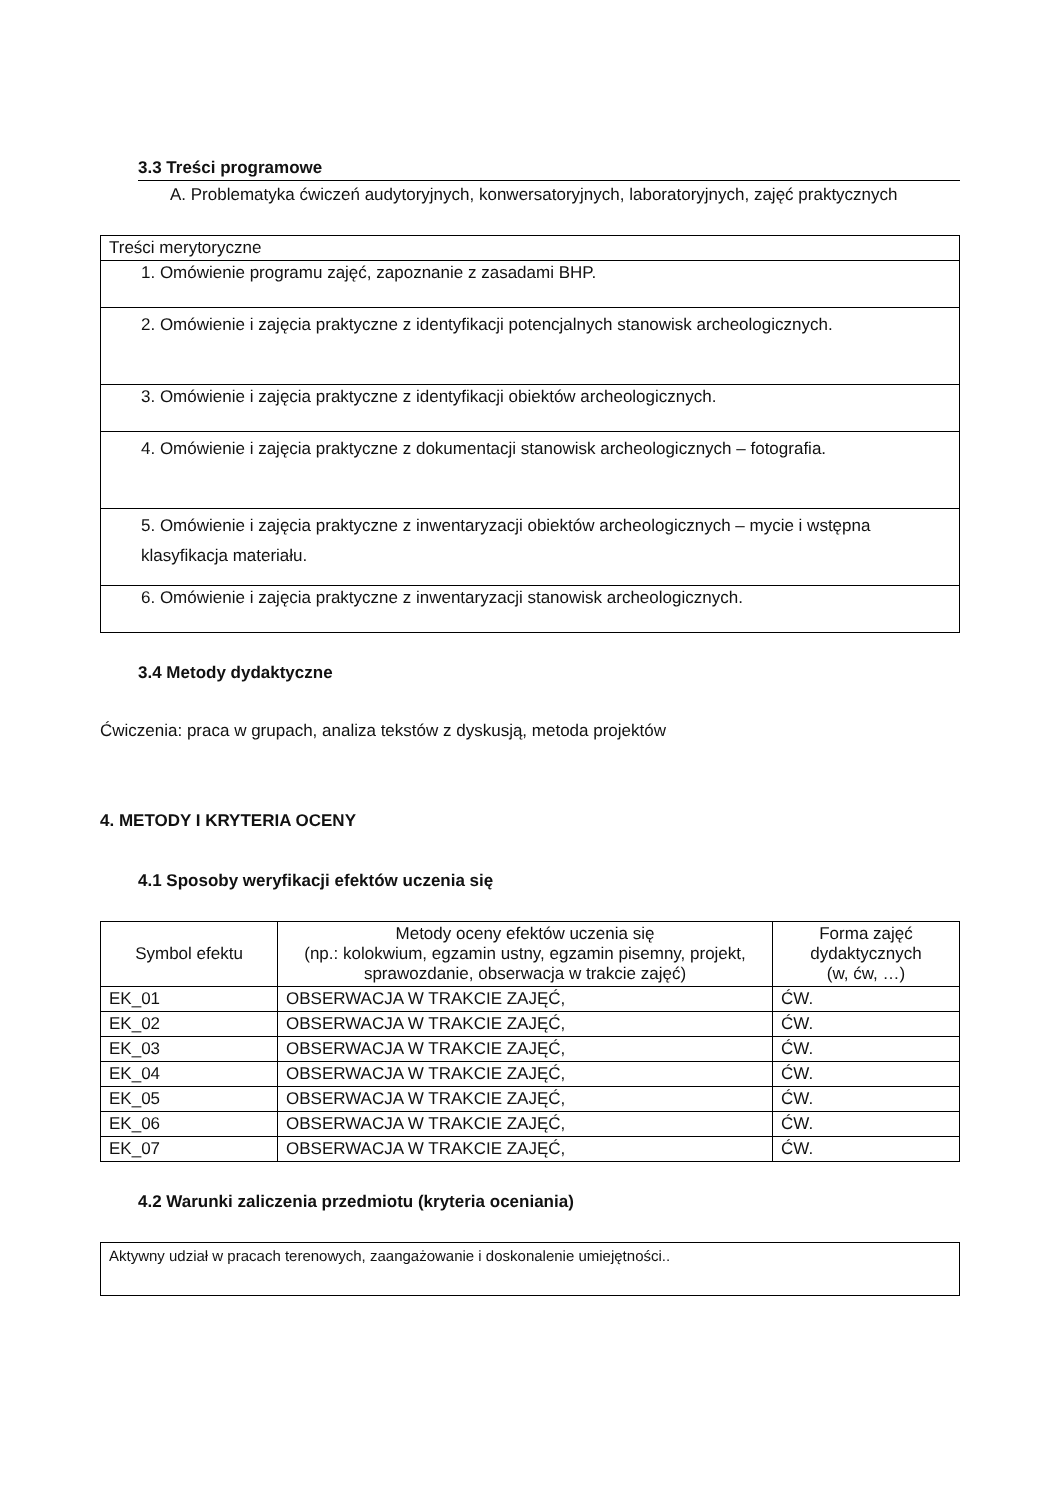3.3 Treści programowe
A. Problematyka ćwiczeń audytoryjnych, konwersatoryjnych, laboratoryjnych, zajęć praktycznych
| Treści merytoryczne |
| 1. Omówienie programu zajęć, zapoznanie z zasadami BHP. |
| 2. Omówienie i zajęcia praktyczne z identyfikacji potencjalnych stanowisk archeologicznych. |
| 3. Omówienie i zajęcia praktyczne z identyfikacji obiektów archeologicznych. |
| 4. Omówienie i zajęcia praktyczne z dokumentacji stanowisk archeologicznych – fotografia. |
| 5. Omówienie i zajęcia praktyczne z inwentaryzacji obiektów archeologicznych – mycie i wstępna klasyfikacja materiału. |
| 6. Omówienie i zajęcia praktyczne z inwentaryzacji stanowisk archeologicznych. |
3.4 Metody dydaktyczne
Ćwiczenia: praca w grupach, analiza tekstów z dyskusją, metoda projektów
4. METODY I KRYTERIA OCENY
4.1 Sposoby weryfikacji efektów uczenia się
| Symbol efektu | Metody oceny efektów uczenia się (np.: kolokwium, egzamin ustny, egzamin pisemny, projekt, sprawozdanie, obserwacja w trakcie zajęć) | Forma zajęć dydaktycznych (w, ćw, …) |
| --- | --- | --- |
| EK_01 | OBSERWACJA W TRAKCIE ZAJĘĆ, | ĆW. |
| EK_02 | OBSERWACJA W TRAKCIE ZAJĘĆ, | ĆW. |
| EK_03 | OBSERWACJA W TRAKCIE ZAJĘĆ, | ĆW. |
| EK_04 | OBSERWACJA W TRAKCIE ZAJĘĆ, | ĆW. |
| EK_05 | OBSERWACJA W TRAKCIE ZAJĘĆ, | ĆW. |
| EK_06 | OBSERWACJA W TRAKCIE ZAJĘĆ, | ĆW. |
| EK_07 | OBSERWACJA W TRAKCIE ZAJĘĆ, | ĆW. |
4.2 Warunki zaliczenia przedmiotu (kryteria oceniania)
Aktywny udział w pracach terenowych, zaangażowanie i doskonalenie umiejętności..